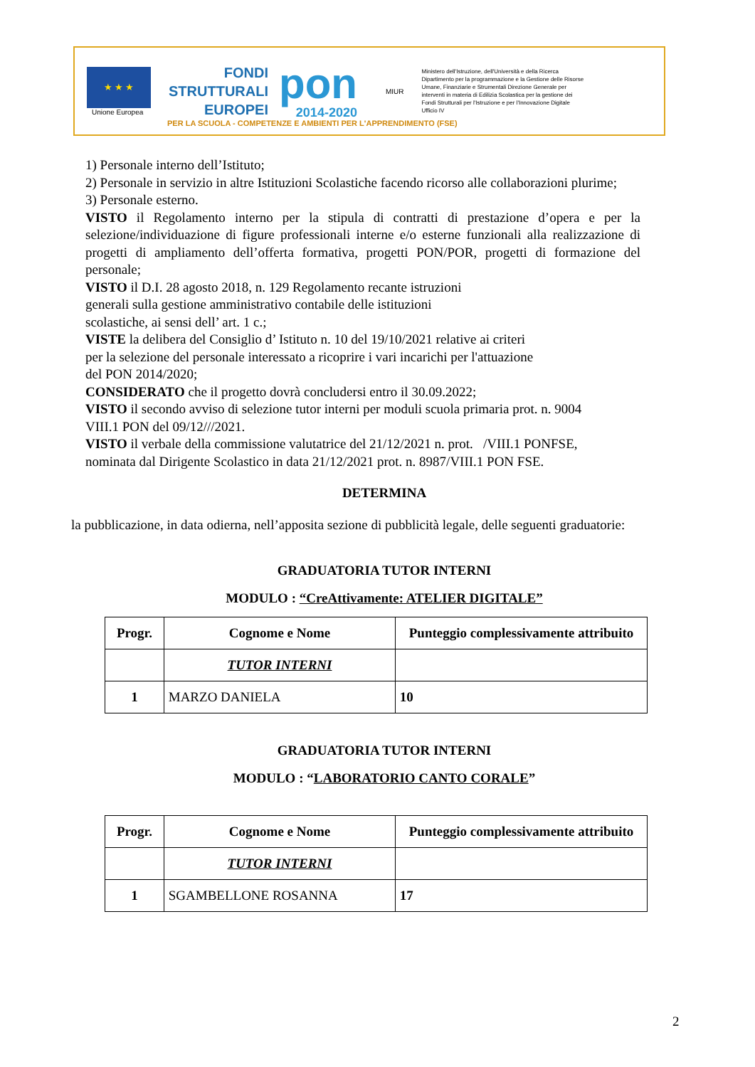★ ★ ★
Unione Europea
FONDI
STRUTTURALI
EUROPEI
pon
2014-2020
MIUR
Ministero dell'Istruzione, dell'Università e della Ricerca Dipartimento per la programmazione e la Gestione delle Risorse Umane, Finanziarie e Strumentali Direzione Generale per interventi in materia di Edilizia Scolastica per la gestione dei Fondi Strutturali per l'Istruzione e per l'Innovazione Digitale Ufficio IV
PER LA SCUOLA - COMPETENZE E AMBIENTI PER L'APPRENDIMENTO (FSE)
1) Personale interno dell’Istituto;
2) Personale in servizio in altre Istituzioni Scolastiche facendo ricorso alle collaborazioni plurime;
3) Personale esterno.
VISTO il Regolamento interno per la stipula di contratti di prestazione d’opera e per la selezione/individuazione di figure professionali interne e/o esterne funzionali alla realizzazione di progetti di ampliamento dell’offerta formativa, progetti PON/POR, progetti di formazione del personale;
VISTO il D.I. 28 agosto 2018, n. 129 Regolamento recante istruzioni
generali sulla gestione amministrativo contabile delle istituzioni
scolastiche, ai sensi dell’ art. 1 c.;
VISTE la delibera del Consiglio d’ Istituto n. 10 del 19/10/2021 relative ai criteri
per la selezione del personale interessato a ricoprire i vari incarichi per l'attuazione
del PON 2014/2020;
CONSIDERATO che il progetto dovrà concludersi entro il 30.09.2022;
VISTO il secondo avviso di selezione tutor interni per moduli scuola primaria prot. n. 9004
VIII.1 PON del 09/12///2021.
VISTO il verbale della commissione valutatrice del 21/12/2021 n. prot. /VIII.1 PONFSE,
nominata dal Dirigente Scolastico in data 21/12/2021 prot. n. 8987/VIII.1 PON FSE.
DETERMINA
la pubblicazione, in data odierna, nell’apposita sezione di pubblicità legale, delle seguenti graduatorie:
GRADUATORIA TUTOR INTERNI
MODULO : “CreAttivamente: ATELIER DIGITALE”
| Progr. | Cognome e Nome | Punteggio complessivamente attribuito |
| --- | --- | --- |
| | TUTOR INTERNI | |
| 1 | MARZO DANIELA | 10 |
GRADUATORIA TUTOR INTERNI
MODULO : “LABORATORIO CANTO CORALE”
| Progr. | Cognome e Nome | Punteggio complessivamente attribuito |
| --- | --- | --- |
| | TUTOR INTERNI | |
| 1 | SGAMBELLONE ROSANNA | 17 |
2